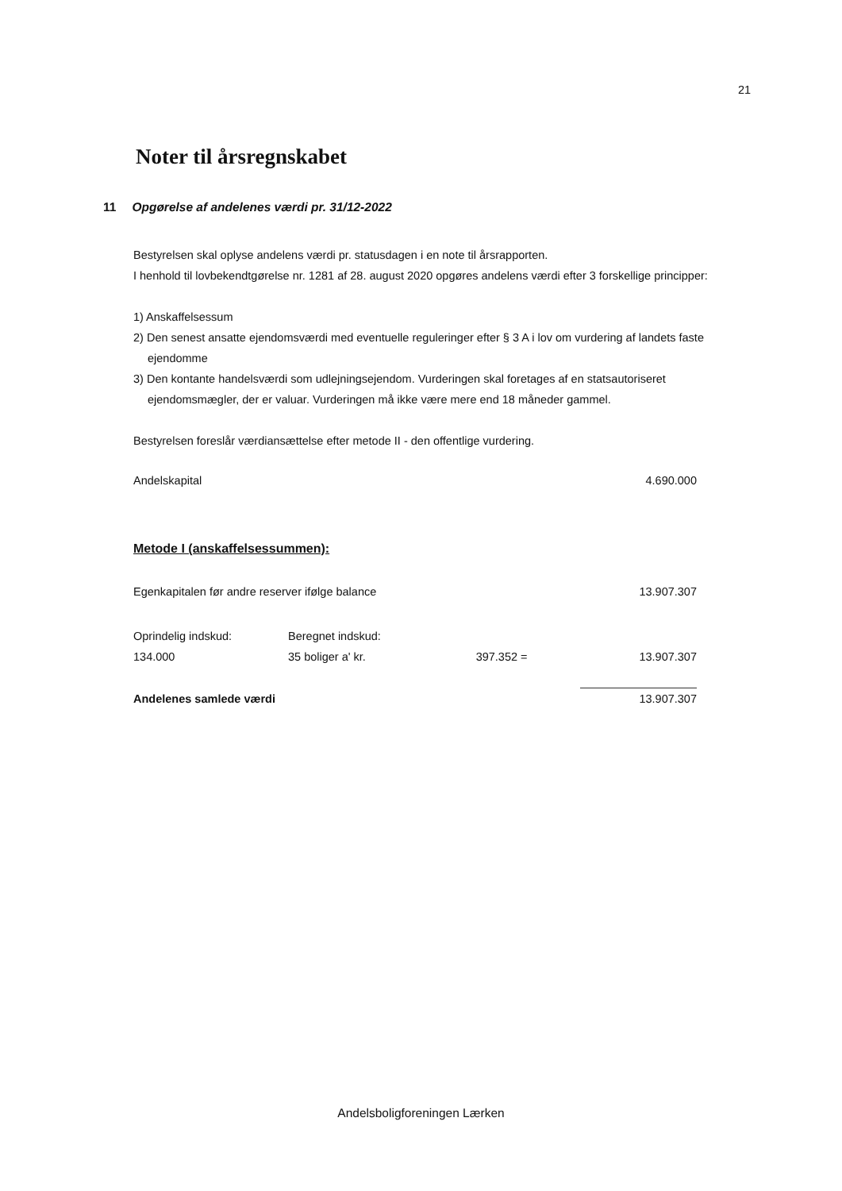21
Noter til årsregnskabet
11 Opgørelse af andelenes værdi pr. 31/12-2022
Bestyrelsen skal oplyse andelens værdi pr. statusdagen i en note til årsrapporten.
I henhold til lovbekendtgørelse nr. 1281 af 28. august 2020 opgøres andelens værdi efter 3 forskellige principper:
1) Anskaffelsessum
2) Den senest ansatte ejendomsværdi med eventuelle reguleringer efter § 3 A i lov om vurdering af landets faste ejendomme
3) Den kontante handelsværdi som udlejningsejendom. Vurderingen skal foretages af en statsautoriseret ejendomsmægler, der er valuar. Vurderingen må ikke være mere end 18 måneder gammel.
Bestyrelsen foreslår værdiansættelse efter metode II - den offentlige vurdering.
| Andelskapital | 4.690.000 |
Metode I (anskaffelsessummen):
| Egenkapitalen før andre reserver ifølge balance | | | 13.907.307 |
| Oprindelig indskud: | Beregnet indskud: | | |
| 134.000 | 35 boliger a' kr. | 397.352 = | 13.907.307 |
| Andelenes samlede værdi | | | 13.907.307 |
Andelsboligforeningen Lærken